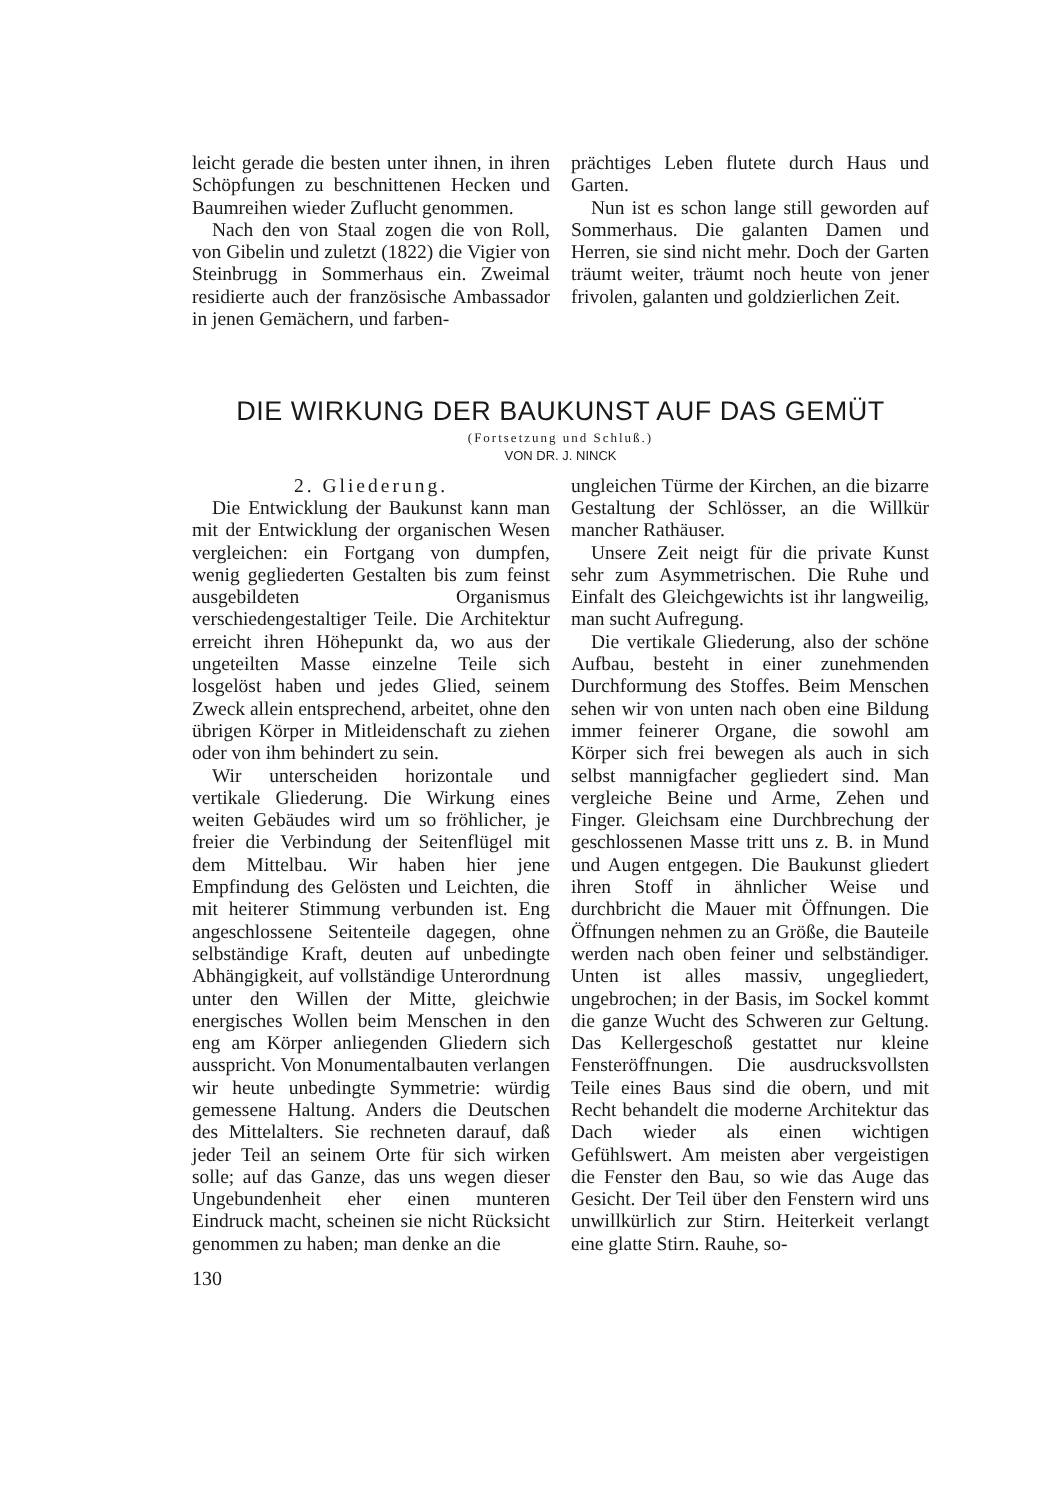leicht gerade die besten unter ihnen, in ihren Schöpfungen zu beschnittenen Hecken und Baumreihen wieder Zuflucht genommen.
Nach den von Staal zogen die von Roll, von Gibelin und zuletzt (1822) die Vigier von Steinbrugg in Sommerhaus ein. Zweimal residierte auch der französische Ambassador in jenen Gemächern, und farben-
prächtiges Leben flutete durch Haus und Garten.
Nun ist es schon lange still geworden auf Sommerhaus. Die galanten Damen und Herren, sie sind nicht mehr. Doch der Garten träumt weiter, träumt noch heute von jener frivolen, galanten und goldzierlichen Zeit.
DIE WIRKUNG DER BAUKUNST AUF DAS GEMÜT
(Fortsetzung und Schluß.)
VON DR. J. NINCK
2. Gliederung.
Die Entwicklung der Baukunst kann man mit der Entwicklung der organischen Wesen vergleichen: ein Fortgang von dumpfen, wenig gegliederten Gestalten bis zum feinst ausgebildeten Organismus verschiedengestaltiger Teile. Die Architektur erreicht ihren Höhepunkt da, wo aus der ungeteilten Masse einzelne Teile sich losgelöst haben und jedes Glied, seinem Zweck allein entsprechend, arbeitet, ohne den übrigen Körper in Mitleidenschaft zu ziehen oder von ihm behindert zu sein.
Wir unterscheiden horizontale und vertikale Gliederung. Die Wirkung eines weiten Gebäudes wird um so fröhlicher, je freier die Verbindung der Seitenflügel mit dem Mittelbau. Wir haben hier jene Empfindung des Gelösten und Leichten, die mit heiterer Stimmung verbunden ist. Eng angeschlossene Seitenteile dagegen, ohne selbständige Kraft, deuten auf unbedingte Abhängigkeit, auf vollständige Unterordnung unter den Willen der Mitte, gleichwie energisches Wollen beim Menschen in den eng am Körper anliegenden Gliedern sich ausspricht. Von Monumentalbauten verlangen wir heute unbedingte Symmetrie: würdig gemessene Haltung. Anders die Deutschen des Mittelalters. Sie rechneten darauf, daß jeder Teil an seinem Orte für sich wirken solle; auf das Ganze, das uns wegen dieser Ungebundenheit eher einen munteren Eindruck macht, scheinen sie nicht Rücksicht genommen zu haben; man denke an die
ungleichen Türme der Kirchen, an die bizarre Gestaltung der Schlösser, an die Willkür mancher Rathäuser.
Unsere Zeit neigt für die private Kunst sehr zum Asymmetrischen. Die Ruhe und Einfalt des Gleichgewichts ist ihr langweilig, man sucht Aufregung.
Die vertikale Gliederung, also der schöne Aufbau, besteht in einer zunehmenden Durchformung des Stoffes. Beim Menschen sehen wir von unten nach oben eine Bildung immer feinerer Organe, die sowohl am Körper sich frei bewegen als auch in sich selbst mannigfacher gegliedert sind. Man vergleiche Beine und Arme, Zehen und Finger. Gleichsam eine Durchbrechung der geschlossenen Masse tritt uns z. B. in Mund und Augen entgegen. Die Baukunst gliedert ihren Stoff in ähnlicher Weise und durchbricht die Mauer mit Öffnungen. Die Öffnungen nehmen zu an Größe, die Bauteile werden nach oben feiner und selbständiger. Unten ist alles massiv, ungegliedert, ungebrochen; in der Basis, im Sockel kommt die ganze Wucht des Schweren zur Geltung. Das Kellergeschoß gestattet nur kleine Fensteröffnungen. Die ausdrucksvollsten Teile eines Baus sind die obern, und mit Recht behandelt die moderne Architektur das Dach wieder als einen wichtigen Gefühlswert. Am meisten aber vergeistigen die Fenster den Bau, so wie das Auge das Gesicht. Der Teil über den Fenstern wird uns unwillkürlich zur Stirn. Heiterkeit verlangt eine glatte Stirn. Rauhe, so-
130